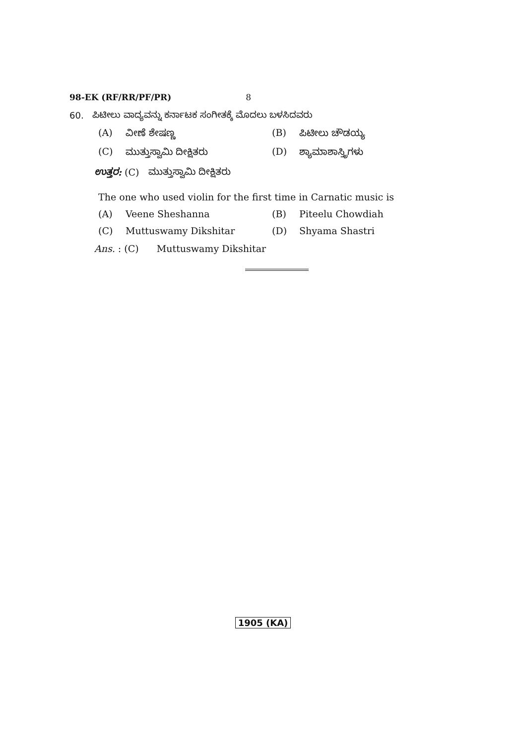98-EK (RF/RR/PF/PR) 8
60. ಪಿಟೀಲು ವಾದ್ಯವನ್ನು ಕರ್ನಾಟಕ ಸಂಗೀತಕ್ಕೆ ಮೊದಲು ಬಳಸಿದವರು
(A) ವೀಣೆ ಶೇಷಣ್ಣ (B) ಪಿಟೀಲು ಚೌಡಯ್ಯ
(C) ಮುತ್ತುಸ್ವಾಮಿ ದೀಕ್ಷಿತರು (D) ಶ್ಯಾಮಾಶಾಸ್ತ್ರಿಗಳು
ಉತ್ತರ: (C) ಮುತ್ತುಸ್ವಾಮಿ ದೀಕ್ಷಿತರು
The one who used violin for the first time in Carnatic music is
(A) Veene Sheshanna (B) Piteelu Chowdiah
(C) Muttuswamy Dikshitar (D) Shyama Shastri
Ans. : (C) Muttuswamy Dikshitar
1905 (KA)